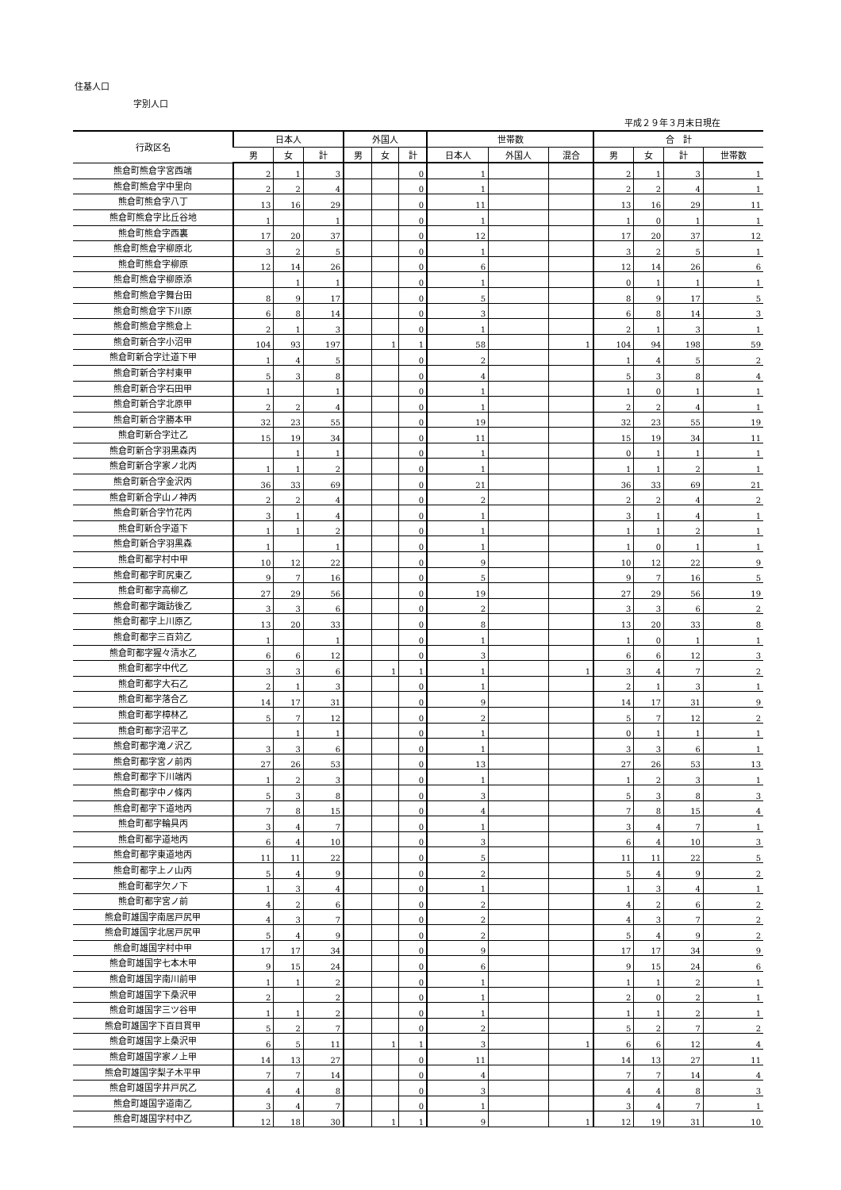住基人口
字別人口
平成２９年３月末日現在
| 行政区名 | 日本人 | | | 外国人 | | | 世帯数 | | | 合 計 | | | |
| --- | --- | --- | --- | --- | --- | --- | --- | --- | --- | --- | --- | --- | --- |
| | 男 | 女 | 計 | 男 | 女 | 計 | 日本人 | 外国人 | 混合 | 男 | 女 | 計 | 世帯数 |
| 熊倉町熊倉字宮西端 | 2 | 1 | 3 | | | 0 | 1 | | | 2 | 1 | 3 | 1 |
| 熊倉町熊倉字中里向 | 2 | 2 | 4 | | | 0 | 1 | | | 2 | 2 | 4 | 1 |
| 熊倉町熊倉字八丁 | 13 | 16 | 29 | | | 0 | 11 | | | 13 | 16 | 29 | 11 |
| 熊倉町熊倉字比丘谷地 | 1 | | 1 | | | 0 | 1 | | | 1 | 0 | 1 | 1 |
| 熊倉町熊倉字西裏 | 17 | 20 | 37 | | | 0 | 12 | | | 17 | 20 | 37 | 12 |
| 熊倉町熊倉字柳原北 | 3 | 2 | 5 | | | 0 | 1 | | | 3 | 2 | 5 | 1 |
| 熊倉町熊倉字柳原 | 12 | 14 | 26 | | | 0 | 6 | | | 12 | 14 | 26 | 6 |
| 熊倉町熊倉字柳原添 | | 1 | 1 | | | 0 | 1 | | | 0 | 1 | 1 | 1 |
| 熊倉町熊倉字舞台田 | 8 | 9 | 17 | | | 0 | 5 | | | 8 | 9 | 17 | 5 |
| 熊倉町熊倉字下川原 | 6 | 8 | 14 | | | 0 | 3 | | | 6 | 8 | 14 | 3 |
| 熊倉町熊倉字熊倉上 | 2 | 1 | 3 | | | 0 | 1 | | | 2 | 1 | 3 | 1 |
| 熊倉町新合字小沼甲 | 104 | 93 | 197 | | 1 | 1 | 58 | | 1 | 104 | 94 | 198 | 59 |
| 熊倉町新合字辻道下甲 | 1 | 4 | 5 | | | 0 | 2 | | | 1 | 4 | 5 | 2 |
| 熊倉町新合字村東甲 | 5 | 3 | 8 | | | 0 | 4 | | | 5 | 3 | 8 | 4 |
| 熊倉町新合字石田甲 | 1 | | 1 | | | 0 | 1 | | | 1 | 0 | 1 | 1 |
| 熊倉町新合字北原甲 | 2 | 2 | 4 | | | 0 | 1 | | | 2 | 2 | 4 | 1 |
| 熊倉町新合字勝本甲 | 32 | 23 | 55 | | | 0 | 19 | | | 32 | 23 | 55 | 19 |
| 熊倉町新合字辻乙 | 15 | 19 | 34 | | | 0 | 11 | | | 15 | 19 | 34 | 11 |
| 熊倉町新合字羽黒森丙 | | 1 | 1 | | | 0 | 1 | | | 0 | 1 | 1 | 1 |
| 熊倉町新合字家ノ北丙 | 1 | 1 | 2 | | | 0 | 1 | | | 1 | 1 | 2 | 1 |
| 熊倉町新合字金沢丙 | 36 | 33 | 69 | | | 0 | 21 | | | 36 | 33 | 69 | 21 |
| 熊倉町新合字山ノ神丙 | 2 | 2 | 4 | | | 0 | 2 | | | 2 | 2 | 4 | 2 |
| 熊倉町新合字竹花丙 | 3 | 1 | 4 | | | 0 | 1 | | | 3 | 1 | 4 | 1 |
| 熊倉町新合字道下 | 1 | 1 | 2 | | | 0 | 1 | | | 1 | 1 | 2 | 1 |
| 熊倉町新合字羽黒森 | 1 | | 1 | | | 0 | 1 | | | 1 | 0 | 1 | 1 |
| 熊倉町都字村中甲 | 10 | 12 | 22 | | | 0 | 9 | | | 10 | 12 | 22 | 9 |
| 熊倉町都字町尻東乙 | 9 | 7 | 16 | | | 0 | 5 | | | 9 | 7 | 16 | 5 |
| 熊倉町都字高柳乙 | 27 | 29 | 56 | | | 0 | 19 | | | 27 | 29 | 56 | 19 |
| 熊倉町都字諏訪後乙 | 3 | 3 | 6 | | | 0 | 2 | | | 3 | 3 | 6 | 2 |
| 熊倉町都字上川原乙 | 13 | 20 | 33 | | | 0 | 8 | | | 13 | 20 | 33 | 8 |
| 熊倉町都字三百苅乙 | 1 | | 1 | | | 0 | 1 | | | 1 | 0 | 1 | 1 |
| 熊倉町都字猩々清水乙 | 6 | 6 | 12 | | | 0 | 3 | | | 6 | 6 | 12 | 3 |
| 熊倉町都字中代乙 | 3 | 3 | 6 | | 1 | 1 | 1 | | 1 | 3 | 4 | 7 | 2 |
| 熊倉町都字大石乙 | 2 | 1 | 3 | | | 0 | 1 | | | 2 | 1 | 3 | 1 |
| 熊倉町都字落合乙 | 14 | 17 | 31 | | | 0 | 9 | | | 14 | 17 | 31 | 9 |
| 熊倉町都字樟林乙 | 5 | 7 | 12 | | | 0 | 2 | | | 5 | 7 | 12 | 2 |
| 熊倉町都字沼平乙 | | 1 | 1 | | | 0 | 1 | | | 0 | 1 | 1 | 1 |
| 熊倉町都字滝ノ沢乙 | 3 | 3 | 6 | | | 0 | 1 | | | 3 | 3 | 6 | 1 |
| 熊倉町都字宮ノ前丙 | 27 | 26 | 53 | | | 0 | 13 | | | 27 | 26 | 53 | 13 |
| 熊倉町都字下川端丙 | 1 | 2 | 3 | | | 0 | 1 | | | 1 | 2 | 3 | 1 |
| 熊倉町都字中ノ條丙 | 5 | 3 | 8 | | | 0 | 3 | | | 5 | 3 | 8 | 3 |
| 熊倉町都字下道地丙 | 7 | 8 | 15 | | | 0 | 4 | | | 7 | 8 | 15 | 4 |
| 熊倉町都字輪具丙 | 3 | 4 | 7 | | | 0 | 1 | | | 3 | 4 | 7 | 1 |
| 熊倉町都字道地丙 | 6 | 4 | 10 | | | 0 | 3 | | | 6 | 4 | 10 | 3 |
| 熊倉町都字東道地丙 | 11 | 11 | 22 | | | 0 | 5 | | | 11 | 11 | 22 | 5 |
| 熊倉町都字上ノ山丙 | 5 | 4 | 9 | | | 0 | 2 | | | 5 | 4 | 9 | 2 |
| 熊倉町都字欠ノ下 | 1 | 3 | 4 | | | 0 | 1 | | | 1 | 3 | 4 | 1 |
| 熊倉町都字宮ノ前 | 4 | 2 | 6 | | | 0 | 2 | | | 4 | 2 | 6 | 2 |
| 熊倉町雄国字南居戸尻甲 | 4 | 3 | 7 | | | 0 | 2 | | | 4 | 3 | 7 | 2 |
| 熊倉町雄国字北居戸尻甲 | 5 | 4 | 9 | | | 0 | 2 | | | 5 | 4 | 9 | 2 |
| 熊倉町雄国字村中甲 | 17 | 17 | 34 | | | 0 | 9 | | | 17 | 17 | 34 | 9 |
| 熊倉町雄国字七本木甲 | 9 | 15 | 24 | | | 0 | 6 | | | 9 | 15 | 24 | 6 |
| 熊倉町雄国字南川前甲 | 1 | 1 | 2 | | | 0 | 1 | | | 1 | 1 | 2 | 1 |
| 熊倉町雄国字下桑沢甲 | 2 | | 2 | | | 0 | 1 | | | 2 | 0 | 2 | 1 |
| 熊倉町雄国字三ツ谷甲 | 1 | 1 | 2 | | | 0 | 1 | | | 1 | 1 | 2 | 1 |
| 熊倉町雄国字下百目貫甲 | 5 | 2 | 7 | | | 0 | 2 | | | 5 | 2 | 7 | 2 |
| 熊倉町雄国字上桑沢甲 | 6 | 5 | 11 | | 1 | 1 | 3 | | 1 | 6 | 6 | 12 | 4 |
| 熊倉町雄国字家ノ上甲 | 14 | 13 | 27 | | | 0 | 11 | | | 14 | 13 | 27 | 11 |
| 熊倉町雄国字梨子木平甲 | 7 | 7 | 14 | | | 0 | 4 | | | 7 | 7 | 14 | 4 |
| 熊倉町雄国字井戸尻乙 | 4 | 4 | 8 | | | 0 | 3 | | | 4 | 4 | 8 | 3 |
| 熊倉町雄国字道南乙 | 3 | 4 | 7 | | | 0 | 1 | | | 3 | 4 | 7 | 1 |
| 熊倉町雄国字村中乙 | 12 | 18 | 30 | | 1 | 1 | 9 | | 1 | 12 | 19 | 31 | 10 |